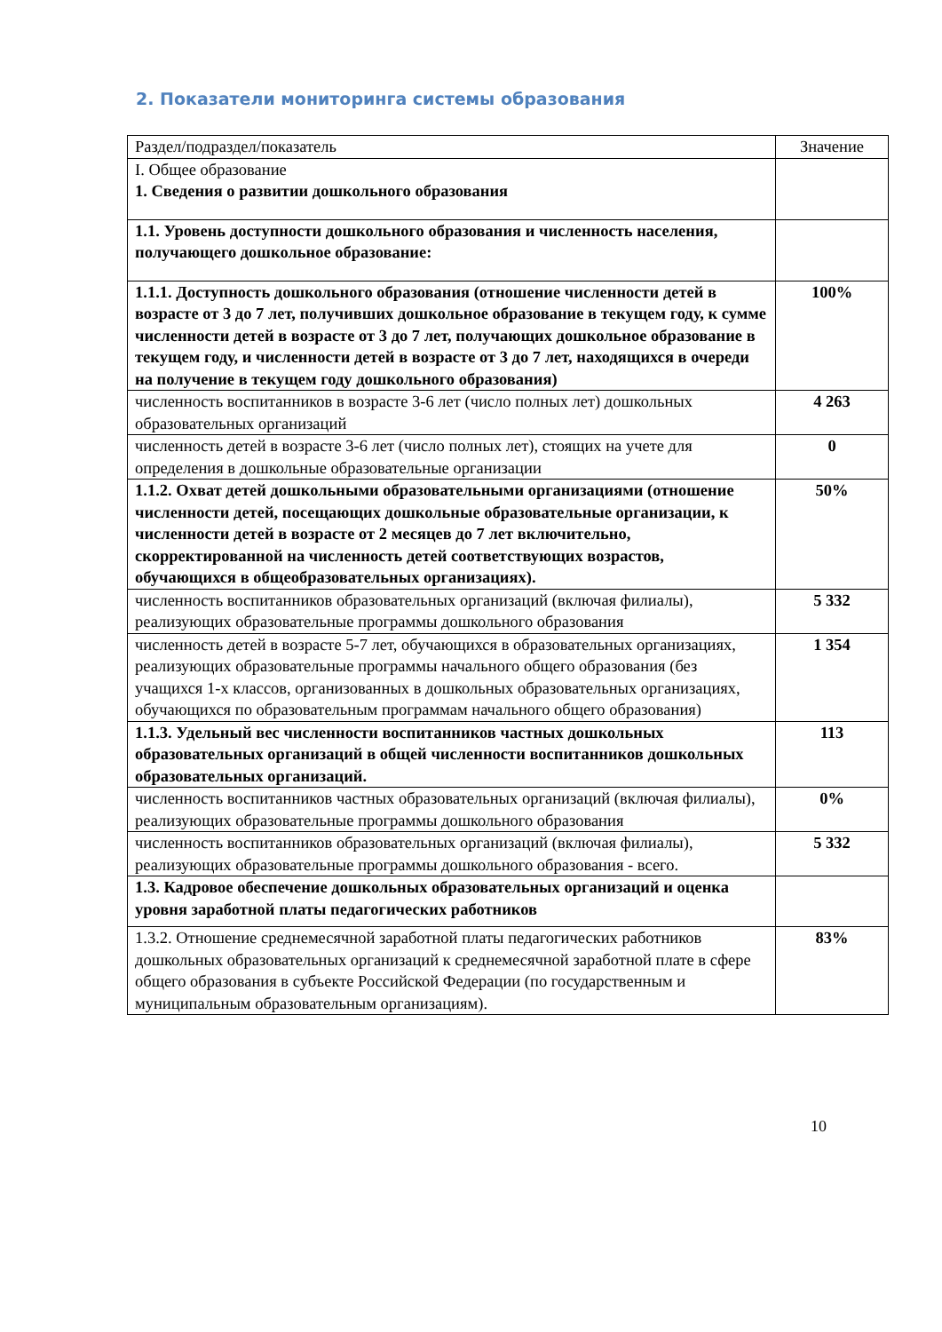2. Показатели мониторинга системы образования
| Раздел/подраздел/показатель | Значение |
| --- | --- |
| I. Общее образование 1. Сведения о развитии дошкольного образования | |
| 1.1. Уровень доступности дошкольного образования и численность населения, получающего дошкольное образование: | |
| 1.1.1. Доступность дошкольного образования (отношение численности детей в возрасте от 3 до 7 лет, получивших дошкольное образование в текущем году, к сумме численности детей в возрасте от 3 до 7 лет, получающих дошкольное образование в текущем году, и численности детей в возрасте от 3 до 7 лет, находящихся в очереди на получение в текущем году дошкольного образования) | 100% |
| численность воспитанников в возрасте 3-6 лет (число полных лет) дошкольных образовательных организаций | 4 263 |
| численность детей в возрасте 3-6 лет (число полных лет), стоящих на учете для определения в дошкольные образовательные организации | 0 |
| 1.1.2. Охват детей дошкольными образовательными организациями (отношение численности детей, посещающих дошкольные образовательные организации, к численности детей в возрасте от 2 месяцев до 7 лет включительно, скорректированной на численность детей соответствующих возрастов, обучающихся в общеобразовательных организациях). | 50% |
| численность воспитанников образовательных организаций (включая филиалы), реализующих образовательные программы дошкольного образования | 5 332 |
| численность детей в возрасте 5-7 лет, обучающихся в образовательных организациях, реализующих образовательные программы начального общего образования (без учащихся 1-х классов, организованных в дошкольных образовательных организациях, обучающихся по образовательным программам начального общего образования) | 1 354 |
| 1.1.3. Удельный вес численности воспитанников частных дошкольных образовательных организаций в общей численности воспитанников дошкольных образовательных организаций. | 113 |
| численность воспитанников частных образовательных организаций (включая филиалы), реализующих образовательные программы дошкольного образования | 0% |
| численность воспитанников образовательных организаций (включая филиалы), реализующих образовательные программы дошкольного образования - всего. | 5 332 |
| 1.3. Кадровое обеспечение дошкольных образовательных организаций и оценка уровня заработной платы педагогических работников | |
| 1.3.2. Отношение среднемесячной заработной платы педагогических работников дошкольных образовательных организаций к среднемесячной заработной плате в сфере общего образования в субъекте Российской Федерации (по государственным и муниципальным образовательным организациям). | 83% |
10